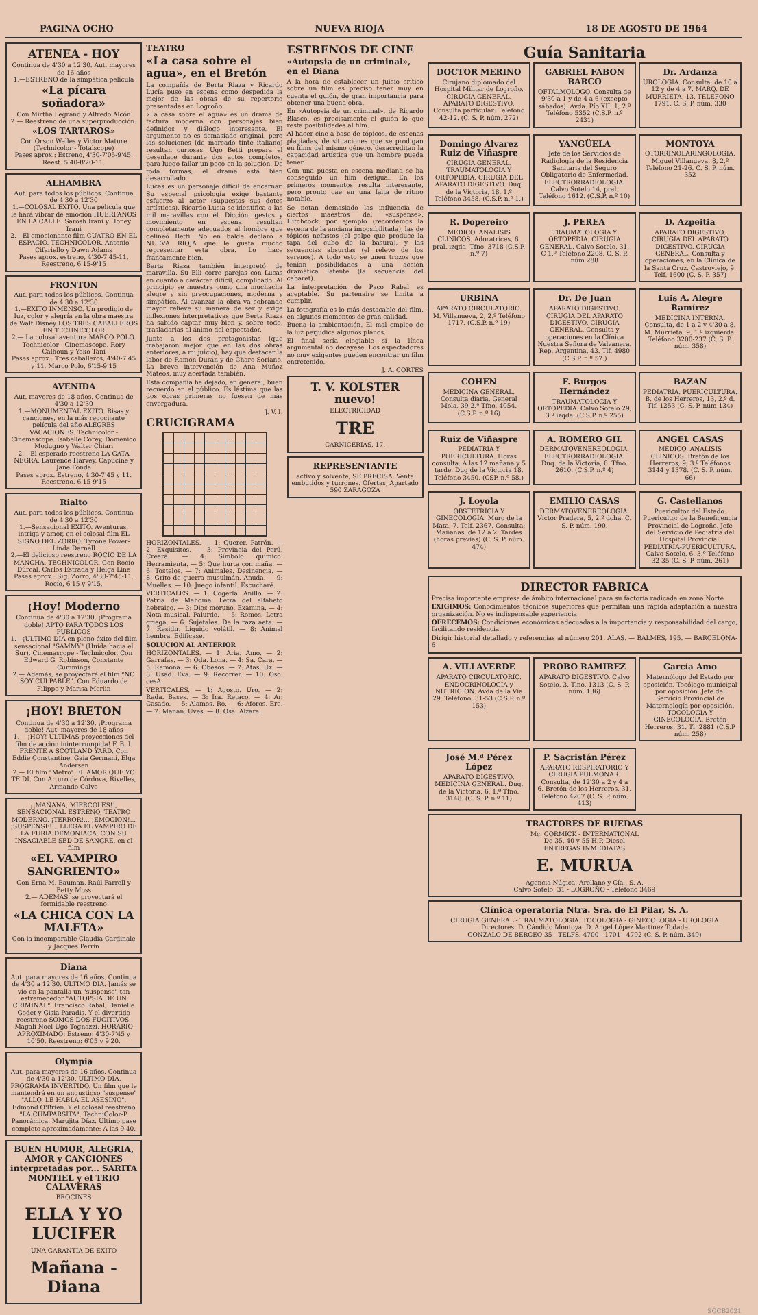PAGINA OCHO NUEVA RIOJA 18 DE AGOSTO DE 1964
ATENEA - HOY
Continua de 4'30 a 12'30. Aut. mayores de 16 años
1.—ESTRENO de la simpática película
«La pícara soñadora»
Con Mirtha Legrand y Alfredo Alcón
2.— Reestreno de una superproducción:
«LOS TARTAROS»
Con Orson Welles y Victor Mature (Technicolor - Totalscope)
Pases aprox.: Estreno, 4'30-7'05-9'45. Reest. 5'40-8'20-11.
ALHAMBRA
Aut. para todos los públicos. Continua de 4'30 a 12'30
1.—COLOSAL EXITO. Una película que le hará vibrar de emoción HUERFANOS EN LA CALLE. Sarosh Irani y Honey Irani
2.—El emocionante film CUATRO EN EL ESPACIO. TECHNICOLOR. Antonio Cifariello y Dawn Adams
Pases aprox. estreno, 4'30-7'45-11. Reestreno, 6'15-9'15
FRONTON
Aut. para todos los públicos. Continua de 4'30 a 12'30
1.—EXITO INMENSO. Un prodigio de luz, color y alegría en la obra maestra de Walt Disney LOS TRES CABALLEROS EN TECHNICOLOR
2.— La colosal aventura MARCO POLO. Technicolor - Cinemascope. Rory Calhoun y Yoko Tani
Pases aprox.: Tres caballeros, 4'40-7'45 y 11. Marco Polo, 6'15-9'15
AVENIDA
Aut. mayores de 18 años. Continua de 4'30 a 12'30
1.—MONUMENTAL EXITO. Risas y canciones, en la más regocijante película del año ALEGRES VACACIONES. Technicolor - Cinemascope. Isabelle Corey, Domenico Modugno y Walter Chiari
2.—El esperado reestreno LA GATA NEGRA. Laurence Harvey, Capucine y Jane Fonda
Pases aprox. Estreno, 4'30-7'45 y 11. Reestreno, 6'15-9'15
Rialto
Aut. para todos los públicos. Continua de 4'30 a 12'30
1.—Sensacional EXITO. Aventuras, intriga y amor, en el colosal film EL SIGNO DEL ZORRO. Tyrone Power-Linda Darnell
2.—El delicioso reestreno ROCIO DE LA MANCHA. TECHNICOLOR. Con Rocío Dúrcal, Carlos Estrada y Helga Line
Pases aprox.: Sig. Zorro, 4'30-7'45-11. Rocío, 6'15 y 9'15.
¡Hoy! Moderno
Continua de 4'30 a 12'30. ¡Programa doble! APTO PARA TODOS LOS PUBLICOS
1.—¡ULTIMO DIA en pleno éxito del film sensacional "SAMMY" (Huida hacia el Sur). Cinemascope - Technicolor. Con Edward G. Robinson, Constante Cummings
2.— Además, se proyectará el film "NO SOY CULPABLE". Con Eduardo de Filippo y Marisa Merlin
¡HOY! BRETON
Continua de 4'30 a 12'30. ¡Programa doble! Aut. mayores de 18 años
1.— ¡HOY! ULTIMAS proyecciones del film de acción ininterrumpida! F. B. I. FRENTE A SCOTLAND YARD. Con Eddie Constantine, Gaia Germani, Elga Andersen
2.— El film "Metro" EL AMOR QUE YO TE DI. Con Arturo de Córdova, Rivelles, Armando Calvo
¡¡MAÑANA, MIERCOLES!!, SENSACIONAL ESTRENO, TEATRO MODERNO. ¡TERROR!... ¡EMOCION!... ¡SUSPENSE!... LLEGA EL VAMPIRO DE LA FURIA DEMONIACA, CON SU INSACIABLE SED DE SANGRE, en el film
«EL VAMPIRO SANGRIENTO»
Con Erna M. Bauman, Raúl Farrell y Betty Moss
2.— ADEMAS, se proyectará el formidable reestreno
«LA CHICA CON LA MALETA»
Con la incomparable Claudia Cardinale y Jacques Perrin
Diana
Aut. para mayores de 16 años. Continua de 4'30 a 12'30. ULTIMO DIA. Jamás se vio en la pantalla un "suspense" tan estremecedor "AUTOPSIA DE UN CRIMINAL". Francisco Rabal, Danielle Godet y Gisia Paradis. Y el divertido reestreno SOMOS DOS FUGITIVOS. Magali Noel-Ugo Tognazzi. HORARIO APROXIMADO: Estreno: 4'30-7'45 y 10'50. Reestreno: 6'05 y 9'20.
Olympia
Aut. para mayores de 16 años. Continua de 4'30 a 12'30. ULTIMO DIA. PROGRAMA INVERTIDO. Un film que le mantendrá en un angustioso "suspense" "ALLO, LE HABLA EL ASESINO". Edmond O'Brien. Y el colosal reestreno "LA CUMPARSITA". TechniColor-P. Panorámica. Marujita Díaz. Ultimo pase completo aproximadamente: A las 9'40.
BUEN HUMOR, ALEGRIA, AMOR y CANCIONES interpretadas por... SARITA MONTIEL y el TRIO CALAVERAS
BROCINES
ELLA Y YO LUCIFER
UNA GARANTIA DE EXITO
Mañana - Diana
TEATRO
«La casa sobre el agua», en el Bretón
La compañía de Berta Riaza y Ricardo Lucía puso en escena como despedida la mejor de las obras de su repertorio presentadas en Logroño.
«La casa sobre el agua» es un drama de factura moderna con personajes bien definidos y diálogo interesante. El argumento no es demasiado original, pero las soluciones (de marcado tinte italiano) resultan curiosas. Ugo Betti prepara el desenlace durante dos actos completos, para luego fallar un poco en la solución. De toda formas, el drama está bien desarrollado.
Lucas es un personaje difícil de encarnar. Su especial psicología exige bastante esfuerzo al actor (supuestas sus dotes artísticas). Ricardo Lucía se identifica a las mil maravillas con él. Dicción, gestos y movimiento en escena resultan completamente adecuados al hombre que delineó Betti. No en balde declaró a NUEVA RIOJA que le gusta mucho representar esta obra. Lo hace francamente bien.
Berta Riaza también interpretó de maravilla. Su Elli corre parejas con Lucas en cuanto a carácter difícil, complicado. Al principio se muestra como una muchacha alegre y sin preocupaciones, moderna y simpática. Al avanzar la obra va cobrando mayor relieve su manera de ser y exige inflexiones interpretativas que Berta Riaza ha sabido captar muy bien y, sobre todo, trasladarlas al ánimo del espectador.
Junto a los dos protagonistas (que trabajaron mejor que en las dos obras anteriores, a mi juicio), hay que destacar la labor de Ramón Durán y de Charo Soriano. La breve intervención de Ana Muñoz Mateos, muy acertada también.
Esta compañía ha dejado, en general, buen recuerdo en el público. Es lástima que las dos obras primeras no fuesen de más envergadura.
J. V. I.
CRUCIGRAMA
HORIZONTALES. — 1: Querer. Patrón. — 2: Exquisitos. — 3: Provincia del Perú. Creará. — 4: Símbolo químico. Herramienta. — 5: Que hurta con maña. — 6: Tostelos. — 7: Animales. Desinencia. — 8: Grito de guerra musulmán. Anuda. — 9: Muelles. — 10: Juego infantil. Escucharé.
VERTICALES. — 1: Cogerla. Anillo. — 2: Patria de Mahoma. Letra del alfabeto hebraico. — 3: Dios moruno. Examina. — 4: Nota musical. Palurdo. — 5: Romos. Letra griega. — 6: Sujetales. De la raza aeta. — 7: Residir. Líquido volátil. — 8: Animal hembra. Edificase.
SOLUCION AL ANTERIOR
HORIZONTALES. — 1: Aria. Amo. — 2: Garrafas. — 3: Oda. Lona. — 4: Sa. Cara. — 5: Ramona. — 6: Obesos. — 7: Atas. Uz. — 8: Usad. Eva. — 9: Recorrer. — 10: Oso. oesA.
VERTICALES. — 1: Agosto. Uro. — 2: Rada. Bases. — 3: Ira. Retaco. — 4: Ar. Casado. — 5: Alamos. Ro. — 6: Aforos. Ere. — 7: Manan. Uves. — 8: Osa. Alzara.
ESTRENOS DE CINE
«Autopsia de un criminal», en el Diana
A la hora de establecer un juicio crítico sobre un film es preciso tener muy en cuenta el guión, de gran importancia para obtener una buena obra.
En «Autopsia de un criminal», de Ricardo Blasco, es precisamente el guión lo que resta posibilidades al film.
Al hacer cine a base de tópicos, de escenas plagiadas, de situaciones que se prodigan en films del mismo género, desacreditan la capacidad artística que un hombre pueda tener.
Con una puesta en escena mediana se ha conseguido un film desigual. En los primeros momentos resulta interesante, pero pronto cae en una falta de ritmo notable.
Se notan demasiado las influencia de ciertos maestros del «suspense», Hitchcock, por ejemplo (recordemos la escena de la anciana imposibilitada), las de tópicos nefastos (el golpe que produce la tapa del cubo de la basura), y las secuencias absurdas (el relevo de los serenos). A todo esto se unen trozos que tenían posibilidades a una acción dramática latente (la secuencia del cabaret).
La interpretación de Paco Rabal es aceptable. Su partenaire se limita a cumplir.
La fotografía es lo más destacable del film, en algunos momentos de gran calidad.
Buena la ambientación. El mal empleo de la luz perjudica algunos planos.
El final sería elogiable si la línea argumental no decayese. Los espectadores no muy exigentes pueden encontrar un film entretenido.
J. A. CORTES
T. V. KOLSTER nuevo!
ELECTRICIDAD
TRE
CARNICERIAS, 17.
REPRESENTANTE
activo y solvente, SE PRECISA. Venta embutidos y turrones. Ofertas, Apartado 590 ZARAGOZA
Guía Sanitaria
DOCTOR MERINO
Cirujano diplomado del Hospital Militar de Logroño. CIRUGIA GENERAL. APARATO DIGESTIVO. Consulta particular: Teléfono 42-12. (C. S. P. núm. 272)
GABRIEL FABON BARCO
OFTALMOLOGO. Consulta de 9'30 a 1 y de 4 a 6 (excepto sábados). Avda. Pío XII, 1, 2.º Teléfono 5352 (C.S.P. n.º 2431)
Dr. Ardanza
UROLOGIA. Consulta: de 10 a 12 y de 4 a 7. MARQ. DE MURRIETA, 13. TELEFONO 1791. C. S. P. núm. 330
Domingo Alvarez Ruiz de Viñaspre
CIRUGIA GENERAL. TRAUMATOLOGIA Y ORTOPEDIA. CIRUGIA DEL APARATO DIGESTIVO. Duq. de la Victoria, 18, 1.º Teléfono 3458. (C.S.P. n.º 1.)
YANGÜELA
Jefe de los Servicios de Radiología de la Residencia Sanitaria del Seguro Obligatorio de Enfermedad. ELECTRORRADIOLOGIA. Calvo Sotelo 14, pral. Teléfono 1612. (C.S.P. n.º 10)
MONTOYA
OTORRINOLARINGOLOGIA. Miguel Villanueva, 8, 2.º Teléfono 21-26. C. S. P. núm. 352
R. Dopereiro
MEDICO. ANALISIS CLINICOS. Adoratrices, 6, pral. izqda. Tfno. 3718 (C.S.P. n.º 7)
J. PEREA
TRAUMATOLOGIA Y ORTOPEDIA. CIRUGIA GENERAL. Calvo Sotelo, 31, C 1.º Teléfono 2208. C. S. P. núm 288
D. Azpeitia
APARATO DIGESTIVO. CIRUGIA DEL APARATO DIGESTIVO. CIRUGIA GENERAL. Consulta y operaciones, en la Clínica de la Santa Cruz. Castroviejo, 9. Telf. 1600 (C. S. P. 357)
URBINA
APARATO CIRCULATORIO. M. Villanueva, 2, 2.º Teléfono 1717. (C.S.P. n.º 19)
Dr. De Juan
APARATO DIGESTIVO. CIRUGIA DEL APARATO DIGESTIVO. CIRUGIA GENERAL. Consulta y operaciones en la Clínica Nuestra Señora de Valvanera. Rep. Argentina, 43. Tlf. 4980 (C.S.P. n.º 57.)
Luis A. Alegre Ramírez
MEDICINA INTERNA. Consulta, de 1 a 2 y 4'30 a 8. M. Murrieta, 9, 1.º izquierda. Teléfono 3200-237 (C. S. P. núm. 358)
COHEN
MEDICINA GENERAL. Consulta diaria. General Mola, 39-2.º Tfno. 4054. (C.S.P. n.º 16)
F. Burgos Hernández
TRAUMATOLOGIA Y ORTOPEDIA. Calvo Sotelo 29, 3.º izqda. (C.S.P. n.º 255)
BAZAN
PEDIATRIA. PUERICULTURA. B. de los Herreros, 13, 2.º d. Tlf. 1253 (C. S. P. núm 134)
Ruiz de Viñaspre
PEDIATRIA Y PUERICULTURA. Horas consulta. A las 12 mañana y 5 tarde. Duq de la Victoria 18. Teléfono 3450. (CSP. n.º 58.)
A. ROMERO GIL
DERMATOVENEREOLOGIA. ELECTRORRADIOLOGIA. Duq. de la Victoria, 6. Tfno. 2610. (C.S.P. n.º 4)
ANGEL CASAS
MEDICO. ANALISIS CLINICOS. Bretón de los Herreros, 9, 3.º Teléfonos 3144 y 1378. (C. S. P. núm. 66)
J. Loyola
OBSTETRICIA Y GINECOLOGIA. Muro de la Mata, 7. Telf. 2367. Consulta: Mañanas, de 12 a 2. Tardes (horas previas) (C. S. P. núm. 474)
EMILIO CASAS
DERMATOVENEREOLOGIA. Víctor Pradera, 5, 2.º dcha. C. S. P. núm. 190.
G. Castellanos
Puericultor del Estado. Puericultor de la Beneficencia Provincial de Logroño. Jefe del Servicio de Pediatría del Hospital Provincial. PEDIATRIA-PUERICULTURA. Calvo Sotelo, 6, 3.º Teléfono 32-35 (C. S. P. núm. 261)
DIRECTOR FABRICA
Precisa importante empresa de ámbito internacional para su factoría radicada en zona Norte
EXIGIMOS: Conocimientos técnicos superiores que permitan una rápida adaptación a nuestra organización. No es indispensable experiencia.
OFRECEMOS: Condiciones económicas adecuadas a la importancia y responsabilidad del cargo, facilitando residencia.
Dirigir historial detallado y referencias al número 201. ALAS. — BALMES, 195. — BARCELONA-6
A. VILLAVERDE
APARATO CIRCULATORIO. ENDOCRINOLOGIA y NUTRICION. Avda de la Vía 29. Teléfono, 31-53 (C.S.P. n.º 153)
PROBO RAMIREZ
APARATO DIGESTIVO. Calvo Sotelo, 3. Tlno. 1313 (C. S. P. núm. 136)
García Amo
Maternólogo del Estado por oposición. Tocólogo municipal por oposición. Jefe del Servicio Provincial de Maternología por oposición. TOCOLOGIA Y GINECOLOGIA. Bretón Herreros, 31. Tl. 2881 (C.S.P núm. 258)
José M.ª Pérez López
APARATO DIGESTIVO. MEDICINA GENERAL. Duq. de la Victoria, 6, 1.º Tfno. 3148. (C. S. P. n.º 11)
P. Sacristán Pérez
APARATO RESPIRATORIO Y CIRUGIA PULMONAR. Consulta, de 12'30 a 2 y 4 a 6. Bretón de los Herreros, 31. Teléfono 4207 (C. S. P. núm. 413)
TRACTORES DE RUEDAS
Mc. CORMICK - INTERNATIONAL
De 35, 40 y 55 H.P. Diesel
ENTREGAS INMEDIATAS
E. MURUA
Agencia Núgica, Arellano y Cía., S. A.
Calvo Sotelo, 31 - LOGROÑO - Teléfono 3469
Clínica operatoria Ntra. Sra. de El Pilar, S. A.
CIRUGIA GENERAL - TRAUMATOLOGIA. TOCOLOGIA - GINECOLOGIA - UROLOGIA
Directores: D. Cándido Montoya. D. Angel López Martínez Todade
GONZALO DE BERCEO 35 - TELFS. 4700 - 1701 - 4792 (C. S. P. núm. 349)
SGCB2021